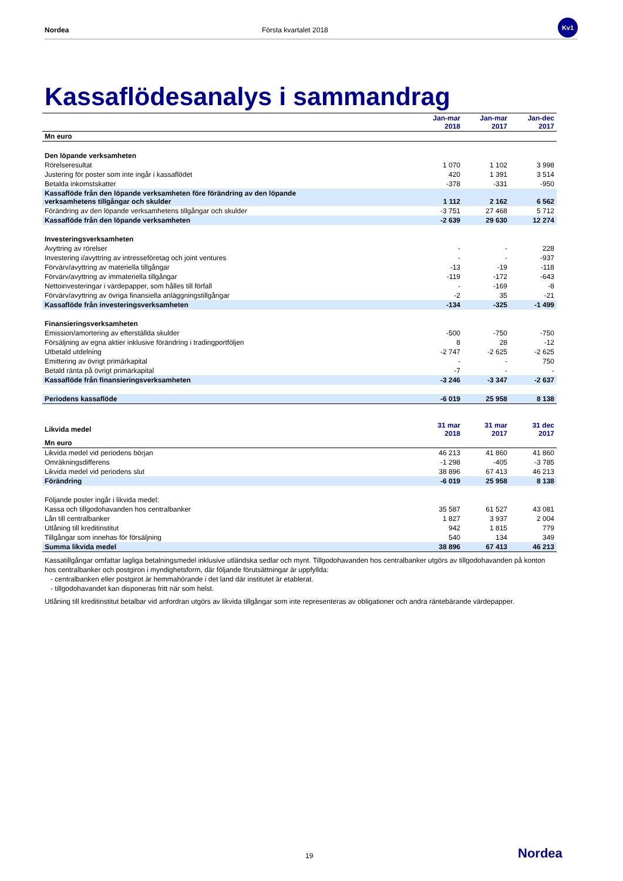Nordea Första kvartalet 2018
Kv1
Kassaflödesanalys i sammandrag
| | Jan-mar 2018 | Jan-mar 2017 | Jan-dec 2017 |
| --- | --- | --- | --- |
| Mn euro | | | |
| Den löpande verksamheten | | | |
| Rörelseresultat | 1 070 | 1 102 | 3 998 |
| Justering för poster som inte ingår i kassaflödet | 420 | 1 391 | 3 514 |
| Betalda inkomstskatter | -378 | -331 | -950 |
| Kassaflöde från den löpande verksamheten före förändring av den löpande verksamhetens tillgångar och skulder | 1 112 | 2 162 | 6 562 |
| Förändring av den löpande verksamhetens tillgångar och skulder | -3 751 | 27 468 | 5 712 |
| Kassaflöde från den löpande verksamheten | -2 639 | 29 630 | 12 274 |
| Investeringsverksamheten | | | |
| Avyttring av rörelser | - | - | 228 |
| Investering i/avyttring av intresseföretag och joint ventures | - | - | -937 |
| Förvärv/avyttring av materiella tillgångar | -13 | -19 | -118 |
| Förvärv/avyttring av immateriella tillgångar | -119 | -172 | -643 |
| Nettoinvesteringar i värdepapper, som hålles till förfall | - | -169 | -8 |
| Förvärv/avyttring av övriga finansiella anläggningstillgångar | -2 | 35 | -21 |
| Kassaflöde från investeringsverksamheten | -134 | -325 | -1 499 |
| Finansieringsverksamheten | | | |
| Emission/amortering av efterställda skulder | -500 | -750 | -750 |
| Försäljning av egna aktier inklusive förändring i tradingportföljen | 8 | 28 | -12 |
| Utbetald utdelning | -2 747 | -2 625 | -2 625 |
| Emittering av övrigt primärkapital | - | - | 750 |
| Betald ränta på övrigt primärkapital | -7 | - | - |
| Kassaflöde från finansieringsverksamheten | -3 246 | -3 347 | -2 637 |
| Periodens kassaflöde | -6 019 | 25 958 | 8 138 |
| Likvida medel | 31 mar 2018 | 31 mar 2017 | 31 dec 2017 |
| --- | --- | --- | --- |
| Mn euro | | | |
| Likvida medel vid periodens början | 46 213 | 41 860 | 41 860 |
| Omräkningsdifferens | -1 298 | -405 | -3 785 |
| Likvida medel vid periodens slut | 38 896 | 67 413 | 46 213 |
| Förändring | -6 019 | 25 958 | 8 138 |
| Följande poster ingår i likvida medel: | | | |
| Kassa och tillgodohavanden hos centralbanker | 35 587 | 61 527 | 43 081 |
| Lån till centralbanker | 1 827 | 3 937 | 2 004 |
| Utlåning till kreditinstitut | 942 | 1 815 | 779 |
| Tillgångar som innehas för försäljning | 540 | 134 | 349 |
| Summa likvida medel | 38 896 | 67 413 | 46 213 |
Kassatillgångar omfattar lagliga betalningsmedel inklusive utländska sedlar och mynt. Tillgodohavanden hos centralbanker utgörs av tillgodohavanden på konton hos centralbanker och postgiron i myndighetsform, där följande förutsättningar är uppfyllda:
- centralbanken eller postgirot är hemmahörande i det land där institutet är etablerat.
- tillgodohavandet kan disponeras fritt när som helst.
Utlåning till kreditinstitut betalbar vid anfordran utgörs av likvida tillgångar som inte representeras av obligationer och andra räntebärande värdepapper.
19 Nordea